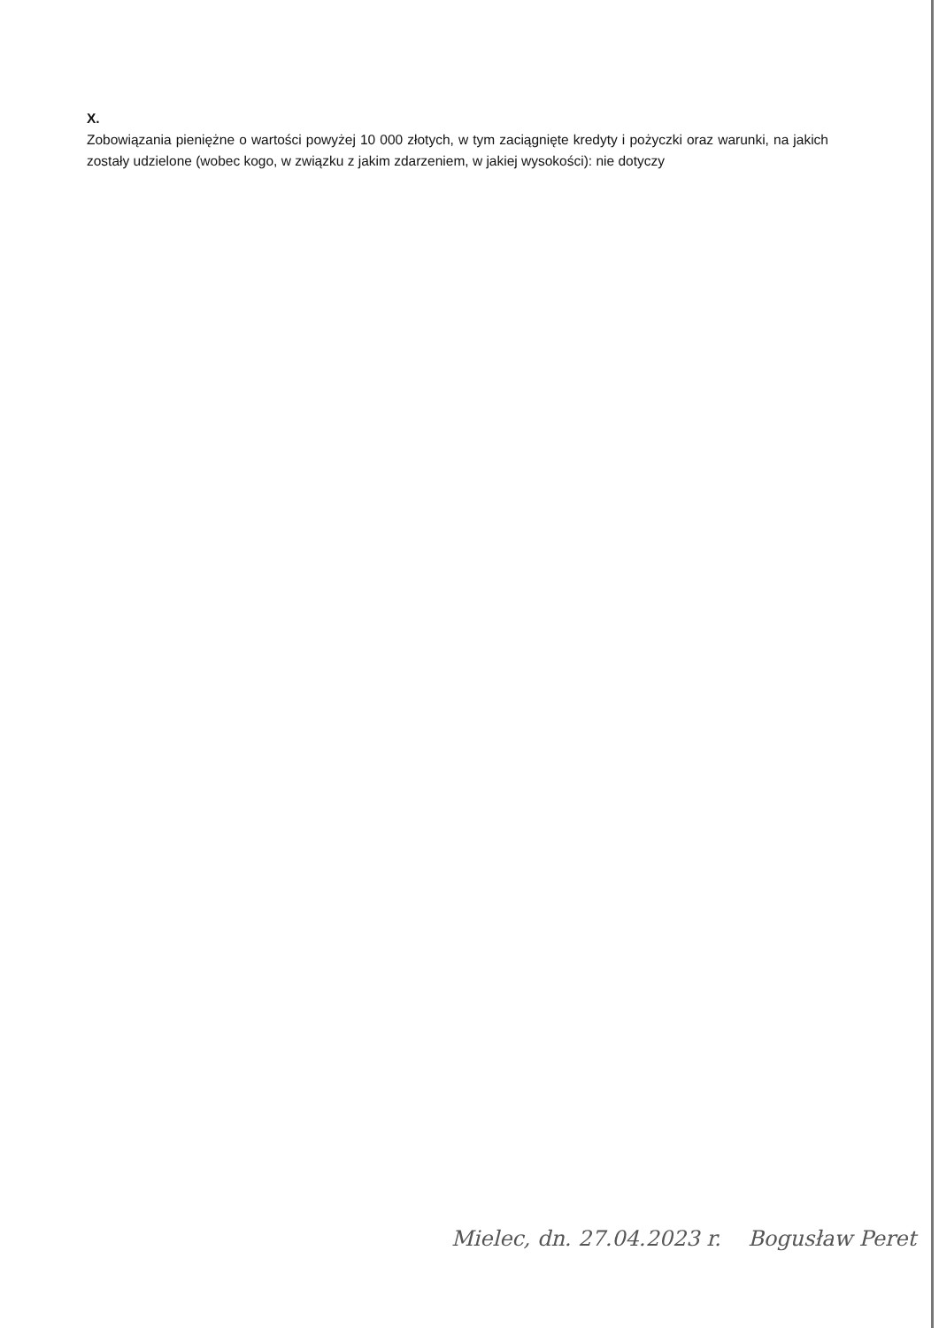X.
Zobowiązania pieniężne o wartości powyżej 10 000 złotych, w tym zaciągnięte kredyty i pożyczki oraz warunki, na jakich zostały udzielone (wobec kogo, w związku z jakim zdarzeniem, w jakiej wysokości): nie dotyczy
Mielec, dn. 27.04.2023 r. Bogusław Peret